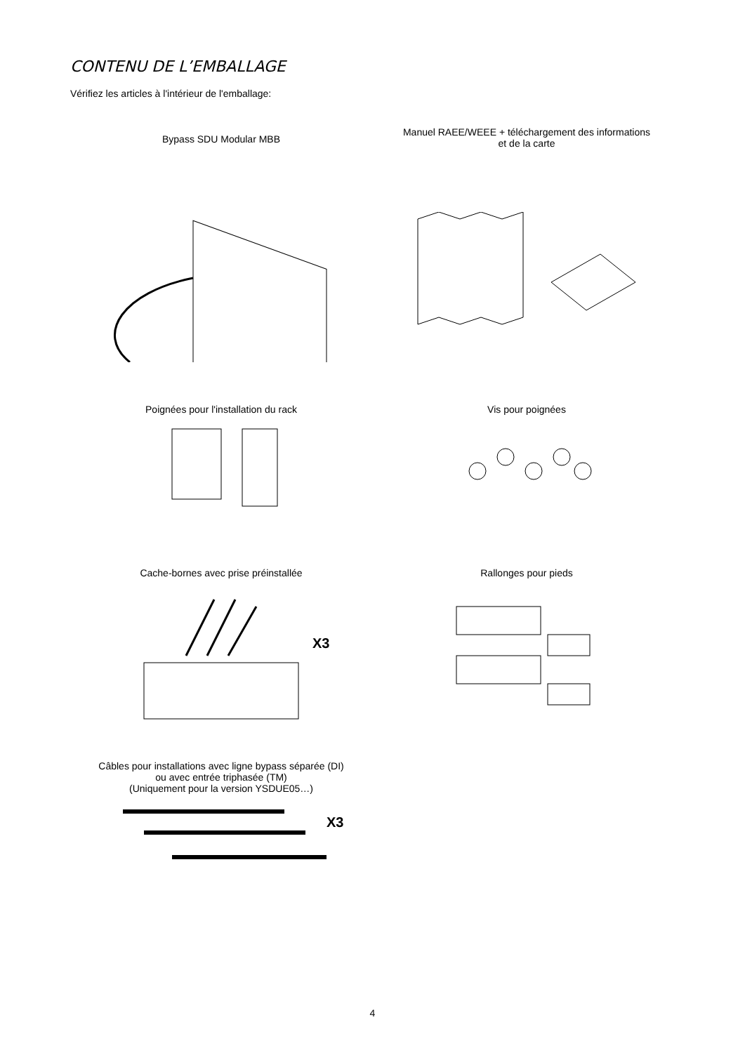CONTENU DE L’EMBALLAGE
Vérifiez les articles à l'intérieur de l'emballage:
Bypass SDU Modular MBB
Manuel RAEE/WEEE + téléchargement des informations
et de la carte
Poignées pour l'installation du rack Vis pour poignées
Cache-bornes avec prise préinstallée
X3
Rallonges pour pieds
Câbles pour installations avec ligne bypass séparée (DI)
ou avec entrée triphasée (TM)
(Uniquement pour la version YSDUE05…)
X3
4